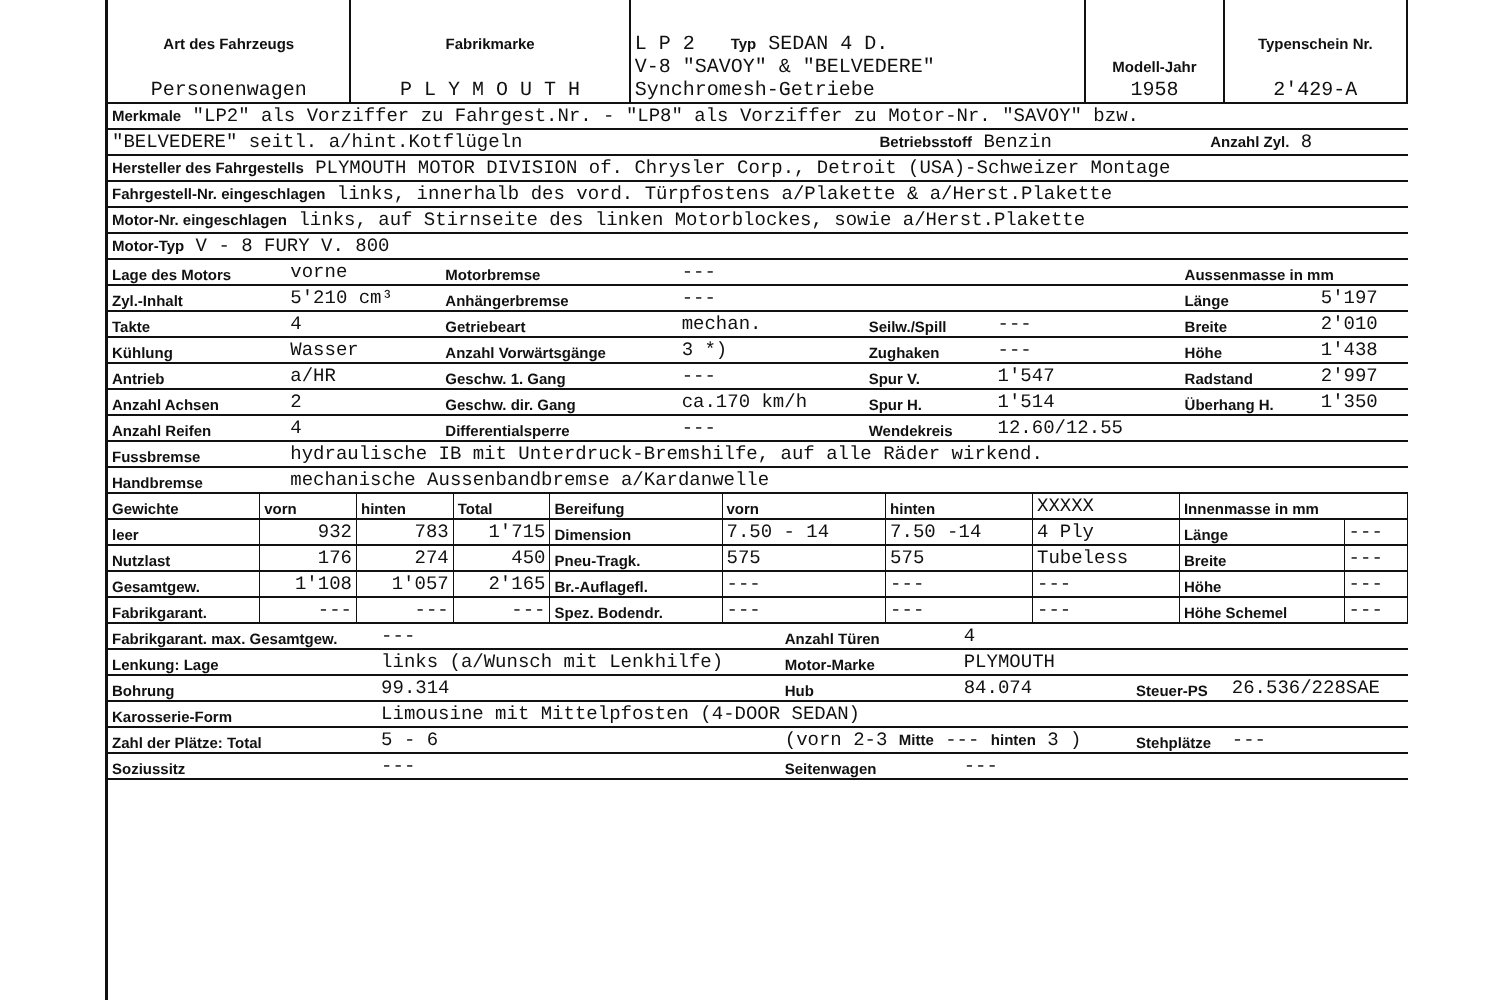| Art des Fahrzeugs Personenwagen | Fabrikmarke P L Y M O U T H | L P 2 Typ SEDAN 4 D. V-8 "SAVOY" & "BELVEDERE" Synchromesh-Getriebe | Modell-Jahr 1958 | Typenschein Nr. 2'429-A |
| Merkmale "LP2" als Vorziffer zu Fahrgest.Nr. - "LP8" als Vorziffer zu Motor-Nr. "SAVOY" bzw. | | |
| "BELVEDERE" seitl. a/hint.Kotflügeln | Betriebsstoff Benzin | Anzahl Zyl. 8 |
| Hersteller des Fahrgestells PLYMOUTH MOTOR DIVISION of. Chrysler Corp., Detroit (USA)-Schweizer Montage | | |
| Fahrgestell-Nr. eingeschlagen links, innerhalb des vord. Türpfostens a/Plakette & a/Herst.Plakette | | |
| Motor-Nr. eingeschlagen links, auf Stirnseite des linken Motorblockes, sowie a/Herst.Plakette | | |
| Motor-Typ V - 8 FURY V. 800 | | |
| Lage des Motors | vorne | Motorbremse | --- | | | Aussenmasse in mm | |
| Zyl.-Inhalt | 5'210 cm³ | Anhängerbremse | --- | | | Länge | 5'197 |
| Takte | 4 | Getriebeart | mechan. | Seilw./Spill | --- | Breite | 2'010 |
| Kühlung | Wasser | Anzahl Vorwärtsgänge | 3 *) | Zughaken | --- | Höhe | 1'438 |
| Antrieb | a/HR | Geschw. 1. Gang | --- | Spur V. | 1'547 | Radstand | 2'997 |
| Anzahl Achsen | 2 | Geschw. dir. Gang | ca.170 km/h | Spur H. | 1'514 | Überhang H. | 1'350 |
| Anzahl Reifen | 4 | Differentialsperre | --- | Wendekreis | 12.60/12.55 | | |
| Fussbremse | hydraulische IB mit Unterdruck-Bremshilfe, auf alle Räder wirkend. | | | | | | |
| Handbremse | mechanische Aussenbandbremse a/Kardanwelle | | | | | | |
| Gewichte | vorn | hinten | Total | Bereifung | vorn | hinten | XXXXX | Innenmasse in mm | |
| --- | --- | --- | --- | --- | --- | --- | --- | --- | --- |
| leer | 932 | 783 | 1'715 | Dimension | 7.50 - 14 | 7.50 -14 | 4 Ply | Länge | --- |
| Nutzlast | 176 | 274 | 450 | Pneu-Tragk. | 575 | 575 | Tubeless | Breite | --- |
| Gesamtgew. | 1'108 | 1'057 | 2'165 | Br.-Auflagefl. | --- | --- | --- | Höhe | --- |
| Fabrikgarant. | --- | --- | --- | Spez. Bodendr. | --- | --- | --- | Höhe Schemel | --- |
| Fabrikgarant. max. Gesamtgew. | --- | Anzahl Türen | 4 | | |
| Lenkung: Lage | links (a/Wunsch mit Lenkhilfe) | Motor-Marke | PLYMOUTH | | |
| Bohrung | 99.314 | Hub | 84.074 | Steuer-PS | 26.536/228SAE |
| Karosserie-Form | Limousine mit Mittelpfosten (4-DOOR SEDAN) | | | | |
| Zahl der Plätze: Total | 5 - 6 | (vorn 2-3 Mitte --- hinten 3 ) | | Stehplätze | --- |
| Sozius­sitz | --- | Seitenwagen | --- | | |